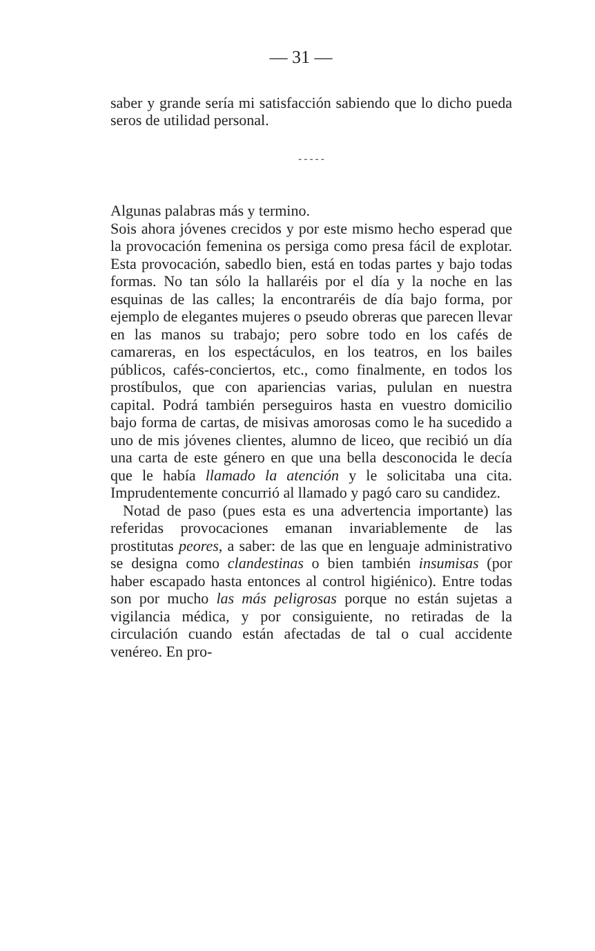— 31 —
saber y grande sería mi satisfacción sabiendo que lo dicho pueda seros de utilidad personal.
- - - - -
Algunas palabras más y termino.
Sois ahora jóvenes crecidos y por este mismo hecho esperad que la provocación femenina os persiga como presa fácil de explotar. Esta provocación, sabedlo bien, está en todas partes y bajo todas formas. No tan sólo la hallaréis por el día y la noche en las esquinas de las calles; la encontraréis de día bajo forma, por ejemplo de elegantes mujeres o pseudo obreras que parecen llevar en las manos su trabajo; pero sobre todo en los cafés de camareras, en los espectáculos, en los teatros, en los bailes públicos, cafés-conciertos, etc., como finalmente, en todos los prostíbulos, que con apariencias varias, pululan en nuestra capital. Podrá también perseguiros hasta en vuestro domicilio bajo forma de cartas, de misivas amorosas como le ha sucedido a uno de mis jóvenes clientes, alumno de liceo, que recibió un día una carta de este género en que una bella desconocida le decía que le había llamado la atención y le solicitaba una cita. Imprudentemente concurrió al llamado y pagó caro su candidez.
Notad de paso (pues esta es una advertencia importante) las referidas provocaciones emanan invariablemente de las prostitutas peores, a saber: de las que en lenguaje administrativo se designa como clandestinas o bien también insumisas (por haber escapado hasta entonces al control higiénico). Entre todas son por mucho las más peligrosas porque no están sujetas a vigilancia médica, y por consiguiente, no retiradas de la circulación cuando están afectadas de tal o cual accidente venéreo. En pro-